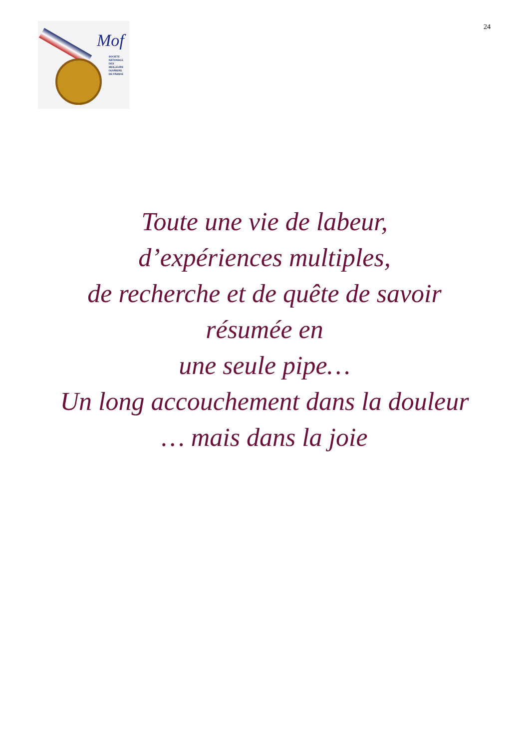Mof
SOCIETE
NATIONALE
DES
MEILLEURS
OUVRIERS
DE FRANCE
24
Toute une vie de labeur,
d’expériences multiples,
de recherche et de quête de savoir
résumée en
une seule pipe…
Un long accouchement dans la douleur
… mais dans la joie